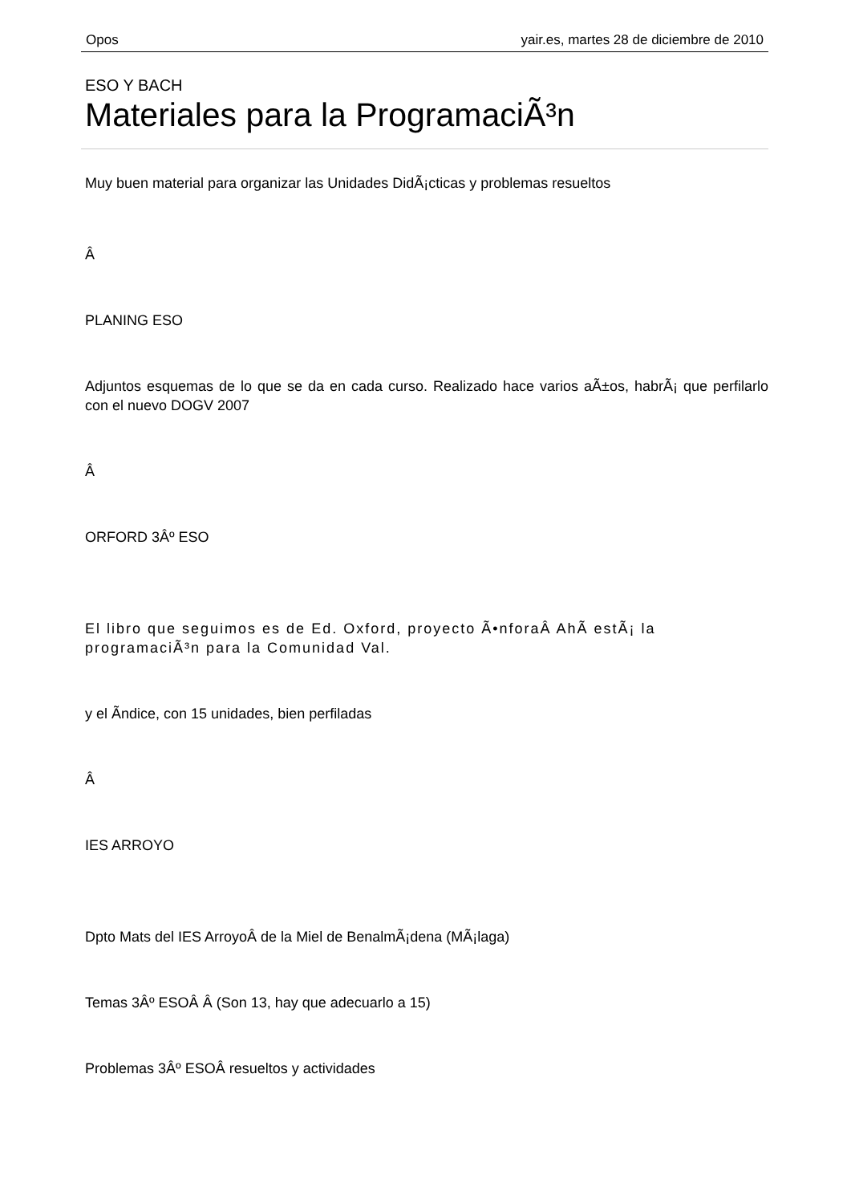Opos yair.es, martes 28 de diciembre de 2010
ESO Y BACH
Materiales para la ProgramaciÃ³n
Muy buen material para organizar las Unidades DidÃ¡cticas y problemas resueltos
Â
PLANING ESO
Adjuntos esquemas de lo que se da en cada curso. Realizado hace varios aÃ±os, habrÃ¡ que perfilarlo con el nuevo DOGV 2007
Â
ORFORD 3Âº ESO
El libro que seguimos es de Ed. Oxford, proyecto Ã•nforaÂ AhÃ­ estÃ¡ la programaciÃ³n para la Comunidad Val.
y el Ã­ndice, con 15 unidades, bien perfiladas
Â
IES ARROYO
Dpto Mats del IES ArroyoÂ de la Miel de BenalmÃ¡dena (MÃ¡laga)
Temas 3Âº ESOÂ Â (Son 13, hay que adecuarlo a 15)
Problemas 3Âº ESOÂ resueltos y actividades